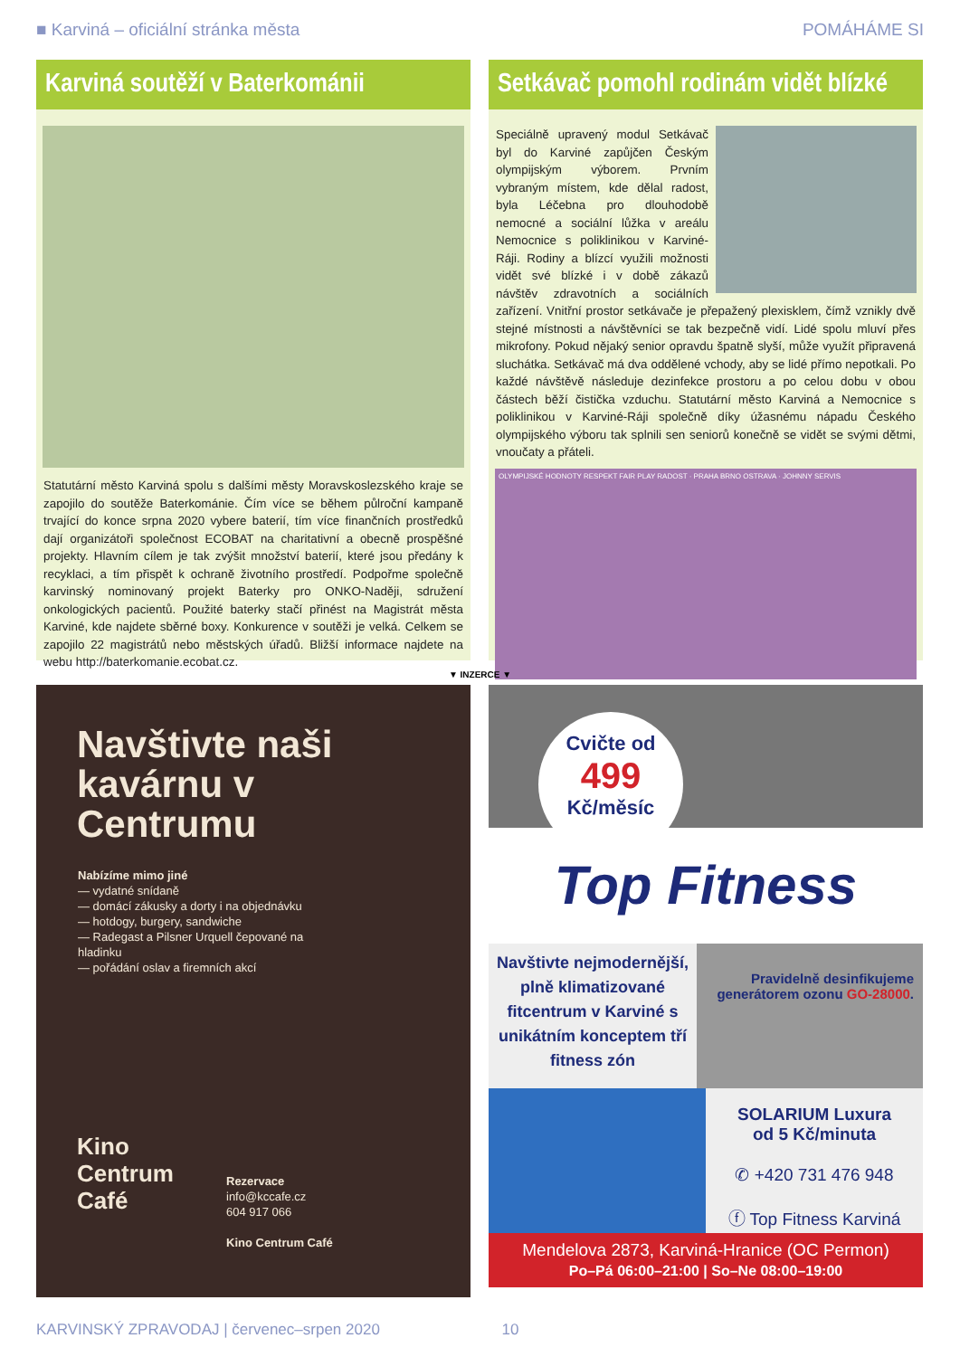■ Karviná – oficiální stránka města POMÁHÁME SI
Karviná soutěží v Baterkománii
Statutární město Karviná spolu s dalšími městy Moravskoslezského kraje se zapojilo do soutěže Baterkománie. Čím více se během půlroční kampaně trvající do konce srpna 2020 vybere baterií, tím více finančních prostředků dají organizátoři společnost ECOBAT na charitativní a obecně prospěšné projekty. Hlavním cílem je tak zvýšit množství baterií, které jsou předány k recyklaci, a tím přispět k ochraně životního prostředí. Podpořme společně karvinský nominovaný projekt Baterky pro ONKO-Naději, sdružení onkologických pacientů. Použité baterky stačí přinést na Magistrát města Karviné, kde najdete sběrné boxy. Konkurence v soutěži je velká. Celkem se zapojilo 22 magistrátů nebo městských úřadů. Bližší informace najdete na webu http://baterkomanie.ecobat.cz.
Setkávač pomohl rodinám vidět blízké
Speciálně upravený modul Setkávač byl do Karviné zapůjčen Českým olympijským výborem. Prvním vybraným místem, kde dělal radost, byla Léčebna pro dlouhodobě nemocné a sociální lůžka v areálu Nemocnice s poliklinikou v Karviné-Ráji. Rodiny a blízcí využili možnosti vidět své blízké i v době zákazů návštěv zdravotních a sociálních zařízení. Vnitřní prostor setkávače je přepažený plexisklem, čímž vznikly dvě stejné místnosti a návštěvníci se tak bezpečně vidí. Lidé spolu mluví přes mikrofony. Pokud nějaký senior opravdu špatně slyší, může využít připravená sluchátka. Setkávač má dva oddělené vchody, aby se lidé přímo nepotkali. Po každé návštěvě následuje dezinfekce prostoru a po celou dobu v obou částech běží čistička vzduchu. Statutární město Karviná a Nemocnice s poliklinikou v Karviné-Ráji společně díky úžasnému nápadu Českého olympijského výboru tak splnili sen seniorů konečně se vidět se svými dětmi, vnoučaty a přáteli.
OLYMPIJSKÉ HODNOTY RESPEKT FAIR PLAY RADOST · PRAHA BRNO OSTRAVA · JOHNNY SERVIS
▼ INZERCE ▼
Navštivte naši kavárnu v Centrumu
Nabízíme mimo jiné
— vydatné snídaně
— domácí zákusky a dorty i na objednávku
— hotdogy, burgery, sandwiche
— Radegast a Pilsner Urquell čepované na hladinku
— pořádání oslav a firemních akcí
Kino
Centrum
Café
Rezervace
info@kccafe.cz
604 917 066
Kino Centrum Café
Cvičte od
499
Kč/měsíc
Top Fitness
Navštivte nejmodernější, plně klimatizované fitcentrum v Karviné s unikátním konceptem tří fitness zón
Pravidelně desinfikujeme generátorem ozonu GO-28000.
SOLARIUM Luxura
od 5 Kč/minuta
✆ +420 731 476 948
ⓕ Top Fitness Karviná
Mendelova 2873, Karviná-Hranice (OC Permon)
Po–Pá 06:00–21:00 | So–Ne 08:00–19:00
KARVINSKÝ ZPRAVODAJ | červenec–srpen 2020 10